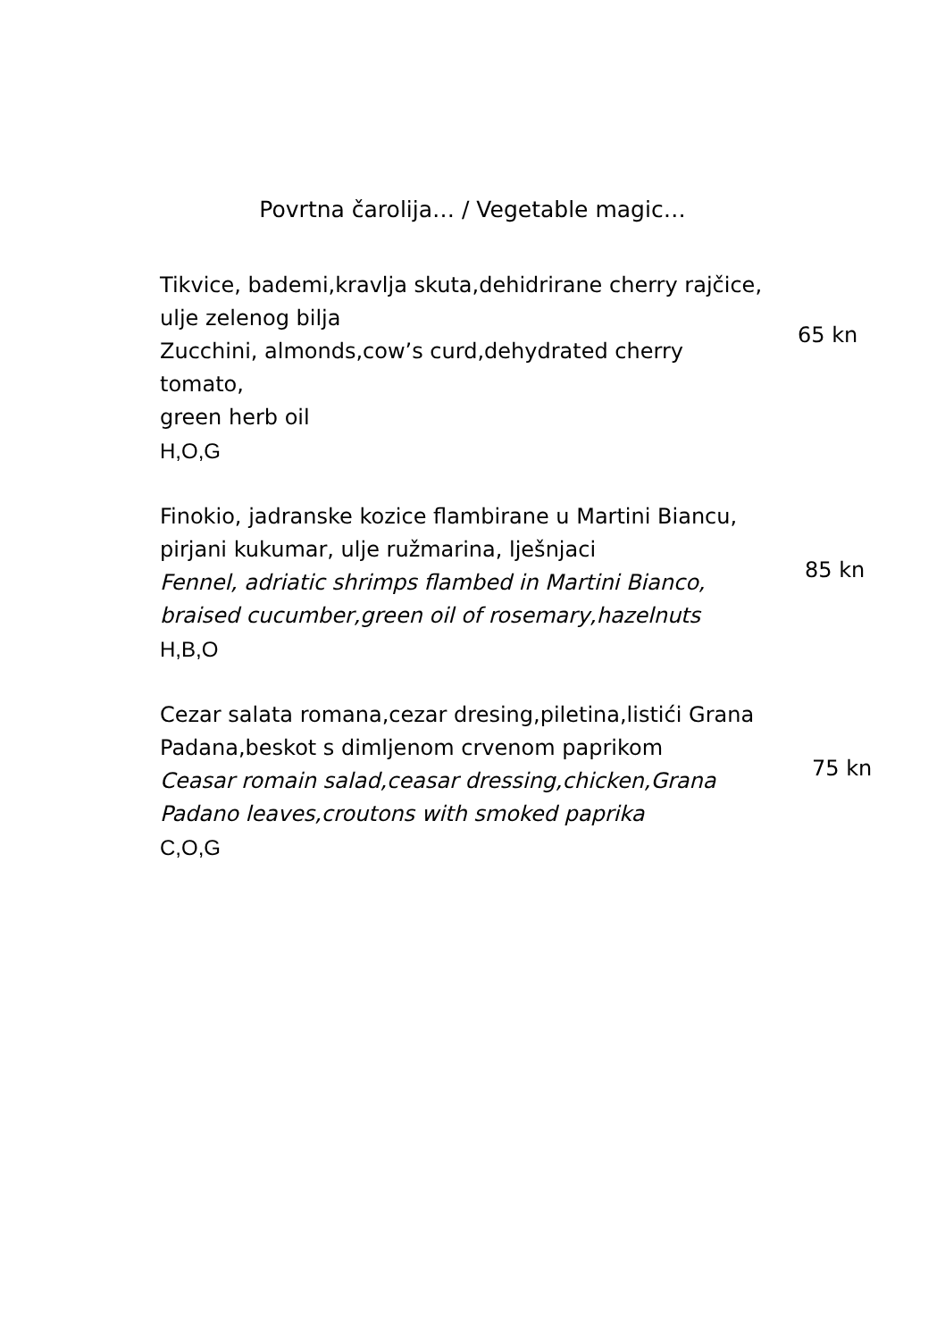Povrtna čarolija… / Vegetable magic…
Tikvice, bademi,kravlja skuta,dehidrirane cherry rajčice,
ulje zelenog bilja
Zucchini, almonds,cow’s curd,dehydrated cherry
tomato,
green herb oil
H,O,G
65 kn
Finokio, jadranske kozice flambirane u Martini Biancu,
pirjani kukumar, ulje ružmarina, lješnjaci
Fennel, adriatic shrimps flambed in Martini Bianco,
braised cucumber,green oil of rosemary,hazelnuts
H,B,O
85 kn
Cezar salata romana,cezar dresing,piletina,listići Grana
Padana,beskot s dimljenom crvenom paprikom
Ceasar romain salad,ceasar dressing,chicken,Grana
Padano leaves,croutons with smoked paprika
C,O,G
75 kn